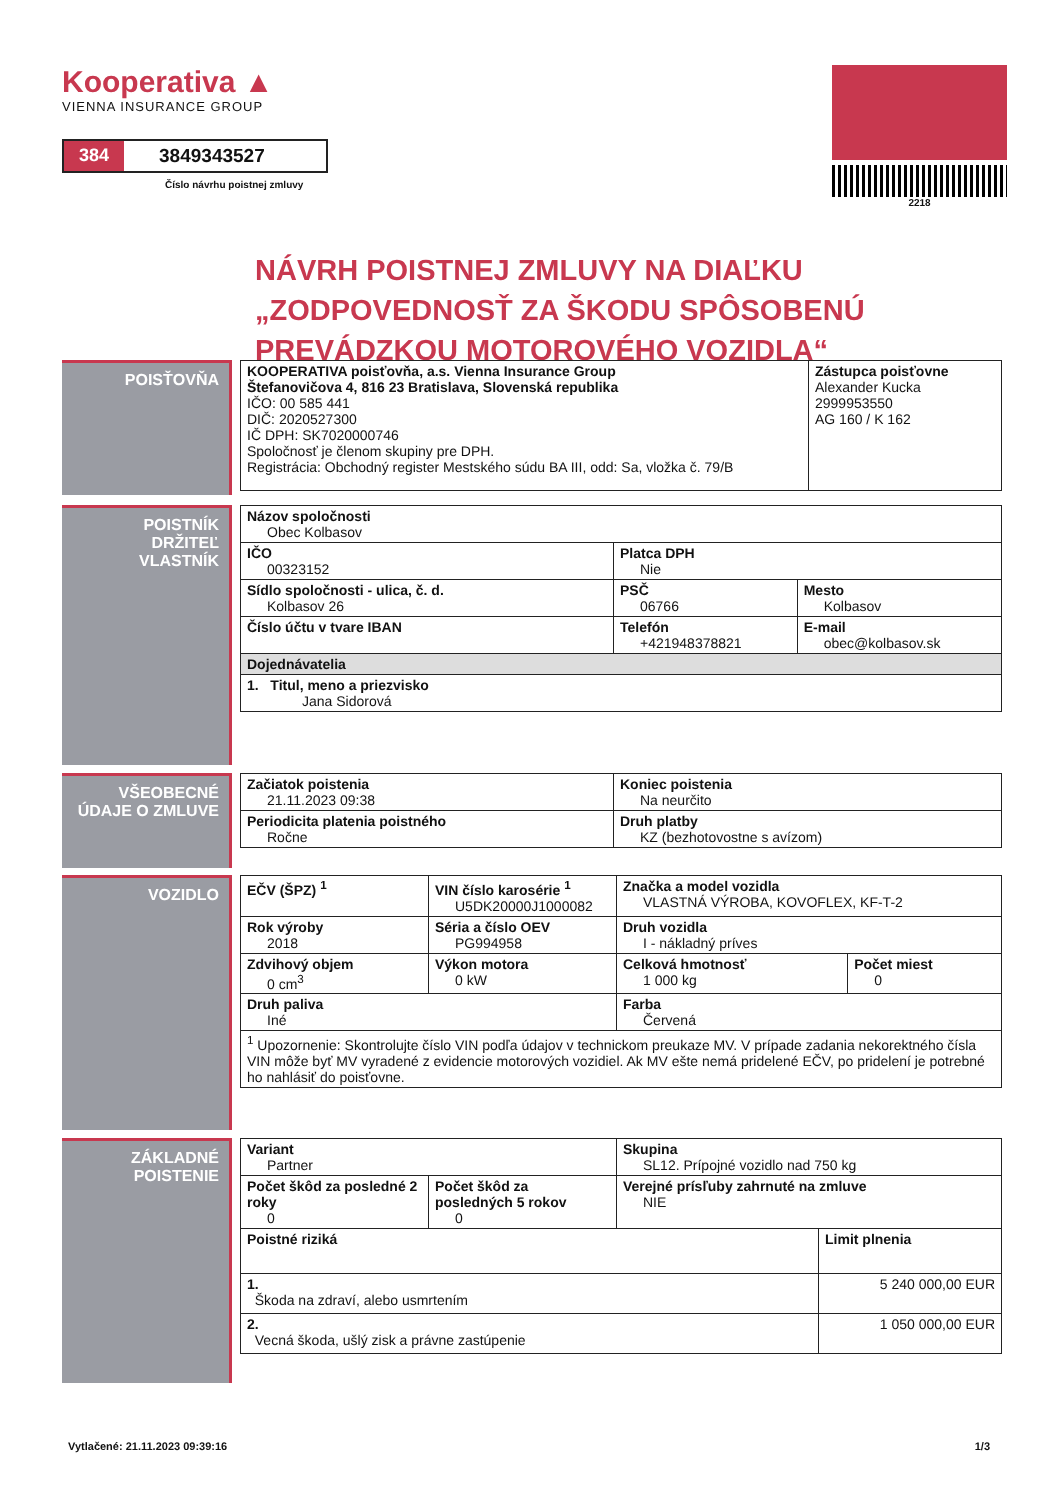Kooperativa ▲
VIENNA INSURANCE GROUP
384 3849343527
Číslo návrhu poistnej zmluvy
2218
NÁVRH POISTNEJ ZMLUVY NA DIAĽKU „ZODPOVEDNOSŤ ZA ŠKODU SPÔSOBENÚ PREVÁDZKOU MOTOROVÉHO VOZIDLA“
POISŤOVŇA
| KOOPERATIVA poisťovňa, a.s. Vienna Insurance Group Štefanovičova 4, 816 23 Bratislava, Slovenská republika IČO: 00 585 441 DIČ: 2020527300 IČ DPH: SK7020000746 Spoločnosť je členom skupiny pre DPH. Registrácia: Obchodný register Mestského súdu BA III, odd: Sa, vložka č. 79/B | Zástupca poisťovne Alexander Kucka 2999953550 AG 160 / K 162 |
POISTNÍK
DRŽITEĽ
VLASTNÍK
| Názov spoločnosti Obec Kolbasov | | |
| IČO 00323152 | Platca DPH Nie | |
| Sídlo spoločnosti - ulica, č. d. Kolbasov 26 | PSČ 06766 | Mesto Kolbasov |
| Číslo účtu v tvare IBAN | Telefón +421948378821 | E-mail obec@kolbasov.sk |
| Dojednávatelia | | |
| 1. Titul, meno a priezvisko Jana Sidorová | | |
VŠEOBECNÉ ÚDAJE O ZMLUVE
| Začiatok poistenia 21.11.2023 09:38 | Koniec poistenia Na neurčito |
| Periodicita platenia poistného Ročne | Druh platby KZ (bezhotovostne s avízom) |
VOZIDLO
| EČV (ŠPZ) <sup>1</sup> | VIN číslo karosérie <sup>1</sup> U5DK20000J1000082 | Značka a model vozidla VLASTNÁ VÝROBA, KOVOFLEX, KF-T-2 | |
| Rok výroby 2018 | Séria a číslo OEV PG994958 | Druh vozidla I - nákladný príves | |
| Zdvihový objem 0 cm<sup>3</sup> | Výkon motora 0 kW | Celková hmotnosť 1 000 kg | Počet miest 0 |
| Druh paliva Iné | | Farba Červená | |
| <sup>1</sup> Upozornenie: Skontrolujte číslo VIN podľa údajov v technickom preukaze MV. V prípade zadania nekorektného čísla VIN môže byť MV vyradené z evidencie motorových vozidiel. Ak MV ešte nemá pridelené EČV, po pridelení je potrebné ho nahlásiť do poisťovne. | | | |
ZÁKLADNÉ POISTENIE
| Variant Partner | | Skupina SL12. Prípojné vozidlo nad 750 kg | |
| Počet škôd za posledné 2 roky 0 | Počet škôd za posledných 5 rokov 0 | Verejné prísľuby zahrnuté na zmluve NIE | |
| Poistné riziká | | | Limit plnenia |
| 1. Škoda na zdraví, alebo usmrtením | | | 5 240 000,00 EUR |
| 2. Vecná škoda, ušlý zisk a právne zastúpenie | | | 1 050 000,00 EUR |
Vytlačené: 21.11.2023 09:39:16 1/3